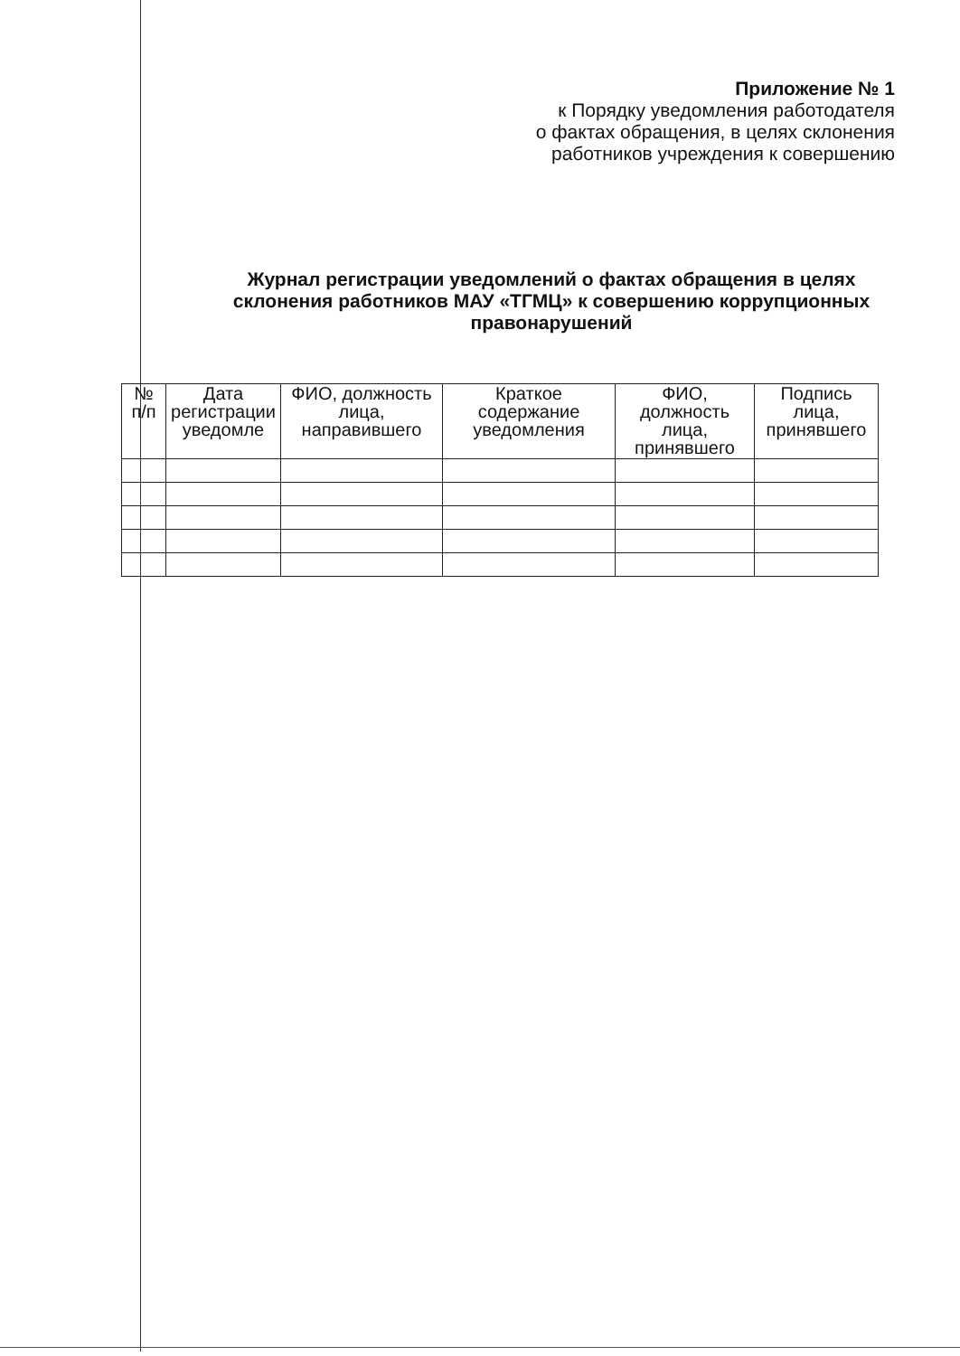Приложение № 1
к Порядку уведомления работодателя
о фактах обращения, в целях склонения
работников учреждения к совершению
Журнал регистрации уведомлений о фактах обращения в целях склонения работников МАУ «ТГМЦ» к совершению коррупционных правонарушений
| № п/п | Дата регистрации уведомле | ФИО, должность лица, направившего | Краткое содержание уведомления | ФИО, должность лица, принявшего | Подпись лица, принявшего |
| --- | --- | --- | --- | --- | --- |